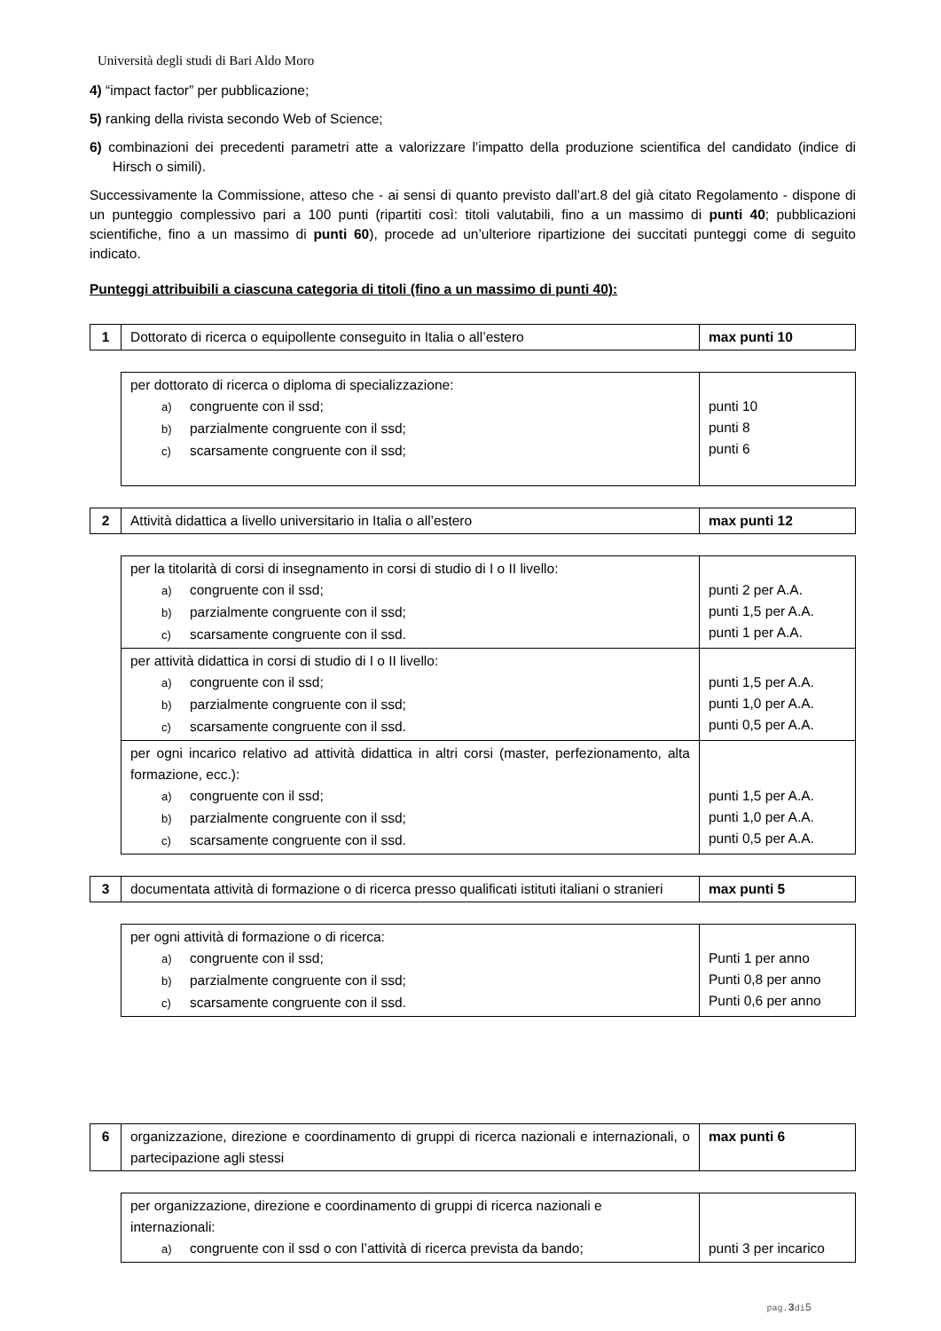Università degli studi di Bari Aldo Moro
4) “impact factor” per pubblicazione;
5) ranking della rivista secondo Web of Science;
6) combinazioni dei precedenti parametri atte a valorizzare l’impatto della produzione scientifica del candidato (indice di Hirsch o simili).
Successivamente la Commissione, atteso che - ai sensi di quanto previsto dall’art.8 del già citato Regolamento - dispone di un punteggio complessivo pari a 100 punti (ripartiti così: titoli valutabili, fino a un massimo di punti 40; pubblicazioni scientifiche, fino a un massimo di punti 60), procede ad un’ulteriore ripartizione dei succitati punteggi come di seguito indicato.
Punteggi attribuibili a ciascuna categoria di titoli (fino a un massimo di punti 40):
| 1 | Dottorato di ricerca o equipollente conseguito in Italia o all’estero | max punti 10 |
| per dottorato di ricerca o diploma di specializzazione: a) congruente con il ssd; b) parzialmente congruente con il ssd; c) scarsamente congruente con il ssd; | punti 10 punti 8 punti 6 |
| 2 | Attività didattica a livello universitario in Italia o all’estero | max punti 12 |
| per la titolarità di corsi di insegnamento in corsi di studio di I o II livello: a) congruente con il ssd; b) parzialmente congruente con il ssd; c) scarsamente congruente con il ssd. | punti 2 per A.A. punti 1,5 per A.A. punti 1 per A.A. |
| per attività didattica in corsi di studio di I o II livello: a) congruente con il ssd; b) parzialmente congruente con il ssd; c) scarsamente congruente con il ssd. | punti 1,5 per A.A. punti 1,0 per A.A. punti 0,5 per A.A. |
| per ogni incarico relativo ad attività didattica in altri corsi (master, perfezionamento, alta formazione, ecc.): a) congruente con il ssd; b) parzialmente congruente con il ssd; c) scarsamente congruente con il ssd. | punti 1,5 per A.A. punti 1,0 per A.A. punti 0,5 per A.A. |
| 3 | documentata attività di formazione o di ricerca presso qualificati istituti italiani o stranieri | max punti 5 |
| per ogni attività di formazione o di ricerca: a) congruente con il ssd; b) parzialmente congruente con il ssd; c) scarsamente congruente con il ssd. | Punti 1 per anno Punti 0,8 per anno Punti 0,6 per anno |
| 6 | organizzazione, direzione e coordinamento di gruppi di ricerca nazionali e internazionali, o partecipazione agli stessi | max punti 6 |
| per organizzazione, direzione e coordinamento di gruppi di ricerca nazionali e internazionali: a) congruente con il ssd o con l’attività di ricerca prevista da bando; | punti 3 per incarico |
pag.3di5